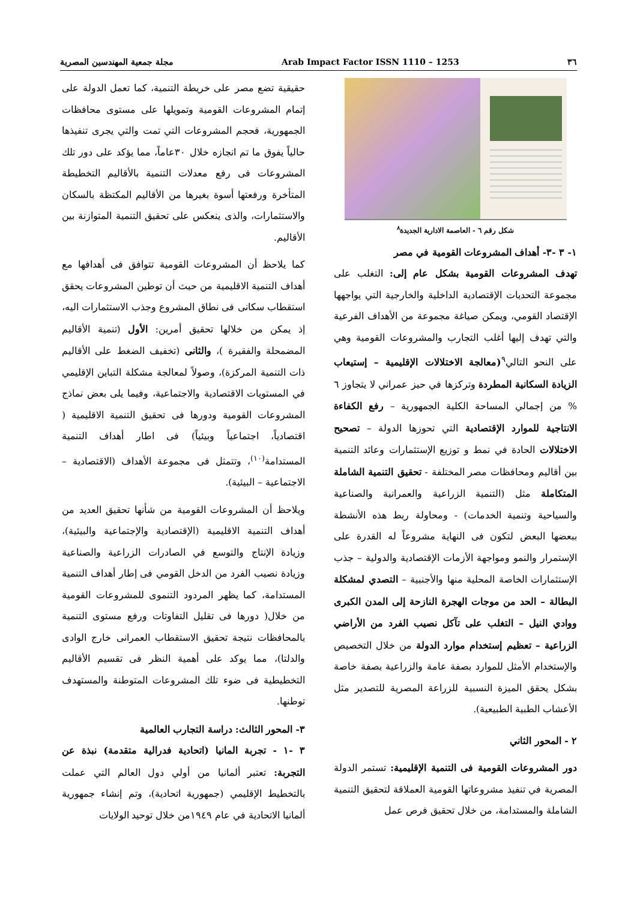٣٦ Arab Impact Factor ISSN 1110 – 1253 مجلة جمعية المهندسين المصرية
شكل رقم ٦ - العاصمة الادارية الجديدة<sup>٨</sup>
١- ٣ -٣- أهداف المشروعات القومية في مصر
تهدف المشروعات القومية بشكل عام إلى: التغلب على مجموعة التحديات الإقتصادية الداخلية والخارجية التي يواجهها الإقتصاد القومي، ويمكن صياغة مجموعة من الأهداف الفرعية والتي تهدف إليها أغلب التجارب والمشروعات القومية وهي على النحو التالي<sup>٩</sup>(معالجة الاختلالات الإقليمية – إستيعاب الزيادة السكانية المطردة وتركزها في حيز عمراني لا يتجاوز ٦ % من إجمالي المساحة الكلية الجمهورية – رفع الكفاءة الانتاجية للموارد الإقتصادية التي تحوزها الدولة – تصحيح الاختلالات الحادة في نمط و توزيع الإستثمارات وعائد التنمية بين أقاليم ومحافظات مصر المختلفة - تحقيق التنمية الشاملة المتكاملة مثل (التنمية الزراعية والعمرانية والصناعية والسياحية وتنمية الخدمات) - ومحاولة ربط هذه الأنشطة ببعضها البعض لتكون فى النهاية مشروعاً له القدرة على الإستمرار والنمو ومواجهة الأزمات الإقتصادية والدولية – جذب الإستثمارات الخاصة المحلية منها والأجنبية – التصدي لمشكلة البطالة – الحد من موجات الهجرة النازحة إلى المدن الكبرى ووادي النيل – التغلب على تآكل نصيب الفرد من الأراضي الزراعية – تعظيم إستخدام موارد الدولة من خلال التخصيص والإستخدام الأمثل للموارد بصفة عامة والزراعية بصفة خاصة بشكل يحقق الميزة النسبية للزراعة المصرية للتصدير مثل الأعشاب الطبية الطبيعية).
٢ - المحور الثاني
دور المشروعات القومية فى التنمية الإقليمية: تستمر الدولة المصرية في تنفيذ مشروعاتها القومية العملاقة لتحقيق التنمية الشاملة والمستدامة، من خلال تحقيق فرص عمل
حقيقية تضع مصر على خريطة التنمية، كما تعمل الدولة على إتمام المشروعات القومية وتمويلها على مستوى محافظات الجمهورية، فحجم المشروعات التي تمت والتي يجرى تنفيذها حالياً يفوق ما تم انجازه خلال ٣٠عاماً، مما يؤكد على دور تلك المشروعات فى رفع معدلات التنمية بالأقاليم التخطيطة المتأخرة ورفعتها أسوة بغيرها من الأقاليم المكتظة بالسكان والاستثمارات، والذى ينعكس على تحقيق التنمية المتوازنة بين الأقاليم.
كما يلاحظ أن المشروعات القومية تتوافق فى أهدافها مع أهداف التنمية الاقليمية من حيث أن توطين المشروعات يحقق استقطاب سكانى فى نطاق المشروع وجذب الاستثمارات اليه، إذ يمكن من خلالها تحقيق أمرين: الأول (تنمية الأقاليم المضمحلة والفقيرة )، والثانى (تخفيف الضغط على الأقاليم ذات التنمية المركزة)، وصولاً لمعالجة مشكلة التباين الإقليمي في المستويات الاقتصادية والاجتماعية، وفيما يلى بعض نماذج المشروعات القومية ودورها فى تحقيق التنمية الاقليمية ( اقتصادياً، اجتماعياً وبيئياً) فى اطار أهداف التنمية المستدامة<sup>(١٠)</sup>، وتتمثل فى مجموعة الأهداف (الاقتصادية – الاجتماعية – البيئية).
ويلاحظ أن المشروعات القومية من شأنها تحقيق العديد من أهداف التنمية الاقليمية (الإقتصادية والإجتماعية والبيئية)، وزيادة الإنتاج والتوسع في الصادرات الزراعية والصناعية وزيادة نصيب الفرد من الدخل القومي فى إطار أهداف التنمية المستدامة، كما يظهر المردود التنموى للمشروعات القومية من خلال( دورها فى تقليل التفاوتات ورفع مستوى التنمية بالمحافظات نتيجة تحقيق الاستقطاب العمرانى خارج الوادى والدلتا)، مما يوكد على أهمية النظر فى تقسيم الأقاليم التخطيطية فى ضوء تلك المشروعات المتوطنة والمستهدف توطنها.
٣- المحور الثالث: دراسة التجارب العالمية
٣ -١ - تجربة المانيا (اتحادية فدرالية متقدمة) نبذة عن التجربة: تعتبر ألمانيا من أولي دول العالم التي عملت بالتخطيط الإقليمي (جمهورية اتحادية)، وتم إنشاء جمهورية ألمانيا الاتحادية في عام ١٩٤٩من خلال توحيد الولايات